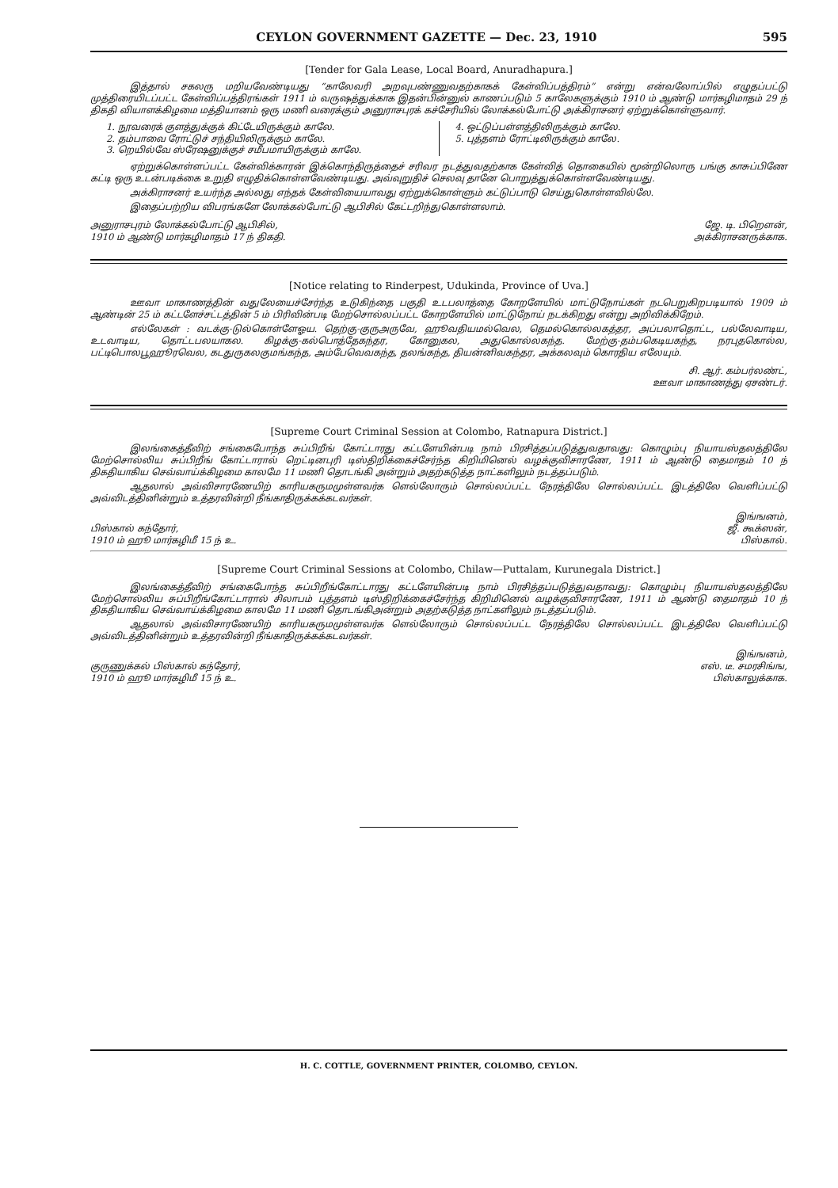CEYLON GOVERNMENT GAZETTE — Dec. 23, 1910 595
[Tender for Gala Lease, Local Board, Anuradhapura.]
இத்தால் சகலரு மறியவேண்டியது “காலேவரி அறவுபண்ணுவதற்காகக் கேள்விப்பத்திரம்” என்று என்வலோப்பில் எழுதப்பட்டு முத்திரையிடப்பட்ட கேள்விப்பத்திரங்கள் 1911 ம் வருஷத்துக்காக இதன்பின்னுல் காணப்படும் 5 காலேகளுக்கும் 1910 ம் ஆண்டு மார்கழிமாதம் 29 ந் திகதி வியாளக்கிழமை மத்தியானம் ஒரு மணி வரைக்கும் அனுராசபுரக் கச்சேரியில் லோக்கல்போட்டு அக்கிராசனர் ஏற்றுக்கொள்ளுவார்.
1. நூவரைக் குளத்துக்குக் கிட்டேயிருக்கும் காலே.
2. தம்பாவை ரோட்டுச் சந்தியிலிருக்கும் காலே.
3. றெயில்வே ஸ்ரேஷனுக்குச் சமீபமாயிருக்கும் காலே.
4. ஒட்டுப்பள்ளத்திலிருக்கும் காலே.
5. புத்தளம் ரோட்டிலிருக்கும் காலே.
ஏற்றுக்கொள்ளப்பட்ட கேள்விக்காரன் இக்கொந்திருத்தைச் சரிவர நடத்துவதற்காக கேள்வித் தொகையில் மூன்றிலொரு பங்கு காசுப்பிணே கட்டி ஒரு உடன்படிக்கை உறுதி எழுதிக்கொள்ளவேண்டியது. அவ்வுறுதிச் செலவு தானே பொறுத்துக்கொள்ளவேண்டியது.
அக்கிராசனர் உயர்ந்த அல்லது எந்தக் கேள்வியையாவது ஏற்றுக்கொள்ளும் கட்டுப்பாடு செய்துகொள்ளவில்லே.
இதைப்பற்றிய விபரங்களே லோக்கல்போட்டு ஆபிசில் கேட்டறிந்துகொள்ளலாம்.
அனுராசபுரம் லோக்கல்போட்டு ஆபிசில்,
1910 ம் ஆண்டு மார்கழிமாதம் 17 ந் திகதி.
ஜே. டி. பிறௌன்,
அக்கிராசனருக்காக.
[Notice relating to Rinderpest, Udukinda, Province of Uva.]
ஊவா மாகாணத்தின் வதுலேயைச்சேர்ந்த உடுகிந்தை பகுதி உடபலாத்தை கோறளேயில் மாட்டுநோய்கள் நடபெறுகிறபடியால் 1909 ம் ஆண்டின் 25 ம் கட்டளேச்சட்டத்தின் 5 ம் பிரிவின்படி மேற்சொல்லப்பட்ட கோறளேயில் மாட்டுநோய் நடக்கிறது என்று அறிவிக்கிறேம்.
எல்லேகள் : வடக்கு-டுல்கொள்ளேஓய. தெற்கு-குருஅருவே, ஹூவதியமல்வெல, தெமல்கொல்லகத்தர, அப்பலாதொட்ட, பல்லேவாடிய, உடவாடிய, தொட்டபலயாகல. கிழக்கு-கல்பொத்தேகந்தர, கோனுகல, அதுகொல்லகந்த. மேற்கு-தம்பகெடியகந்த, நரபுதகொல்ல, பட்டிபொலபூஹூரவெல, கடதுருகலகுமங்கந்த, அம்பேவெவகந்த, தலங்கந்த, தியன்னிவகந்தர, அக்கலவும் கொரதிய எலேயும்.
சி. ஆர். கம்பர்லண்ட்,
ஊவா மாகாணத்து ஏசண்டர்.
[Supreme Court Criminal Session at Colombo, Ratnapura District.]
இலங்கைத்தீவிற் சங்கைபோந்த சுப்பிறீங் கோட்டாரது கட்டளேயின்படி நாம் பிரசித்தப்படுத்துவதாவது: கொழும்பு நியாயஸ்தலத்திலே மேற்சொல்லிய சுப்பிறீங் கோட்டாரால் றெட்டினபுரி டிஸ்திறிக்கைச்சேர்ந்த கிறிமினெல் வழக்குவிசாரணே, 1911 ம் ஆண்டு தைமாதம் 10 ந் திகதியாகிய செவ்வாய்க்கிழமை காலமே 11 மணி தொடங்கி அன்றும் அதற்கடுத்த நாட்களிலும் நடத்தப்படும்.
ஆதலால் அவ்விசாரணேயிற் காரியகருமமுள்ளவர்க ளெல்லோரும் சொல்லப்பட்ட நேரத்திலே சொல்லப்பட்ட இடத்திலே வெளிப்பட்டு அவ்விடத்தினின்றும் உத்தரவின்றி நீங்காதிருக்கக்கடவர்கள்.
பிஸ்கால் கந்தோர்,
1910 ம் ஹூ மார்கழிமீ 15 ந் உ.
இங்ஙனம்,
ஜீ. கூக்ஸன்,
பிஸ்கால்.
[Supreme Court Criminal Sessions at Colombo, Chilaw—Puttalam, Kurunegala District.]
இலங்கைத்தீவிற் சங்கைபோந்த சுப்பிறீங்கோட்டாரது கட்டளேயின்படி நாம் பிரசித்தப்படுத்துவதாவது: கொழும்பு நியாயஸ்தலத்திலே மேற்சொல்லிய சுப்பிறீங்கோட்டாரால் சிலாபம் புத்தளம் டிஸ்திறிக்கைச்சேர்ந்த கிறிமினெல் வழக்குவிசாரணே, 1911 ம் ஆண்டு தைமாதம் 10 ந் திகதியாகிய செவ்வாய்க்கிழமை காலமே 11 மணி தொடங்கிஅன்றும் அதற்கடுத்த நாட்களிலும் நடத்தப்படும்.
ஆதலால் அவ்விசாரணேயிற் காரியகருமமுள்ளவர்க ளெல்லோரும் சொல்லப்பட்ட நேரத்திலே சொல்லப்பட்ட இடத்திலே வெளிப்பட்டு அவ்விடத்தினின்றும் உத்தரவின்றி நீங்காதிருக்கக்கடவர்கள்.
குருணுக்கல் பிஸ்கால் கந்தோர்,
1910 ம் ஹூ மார்கழிமீ 15 ந் உ.
இங்ஙனம்,
எஸ். டீ. சமரசிங்ங,
பிஸ்காலுக்காக.
H. C. COTTLE, GOVERNMENT PRINTER, COLOMBO, CEYLON.